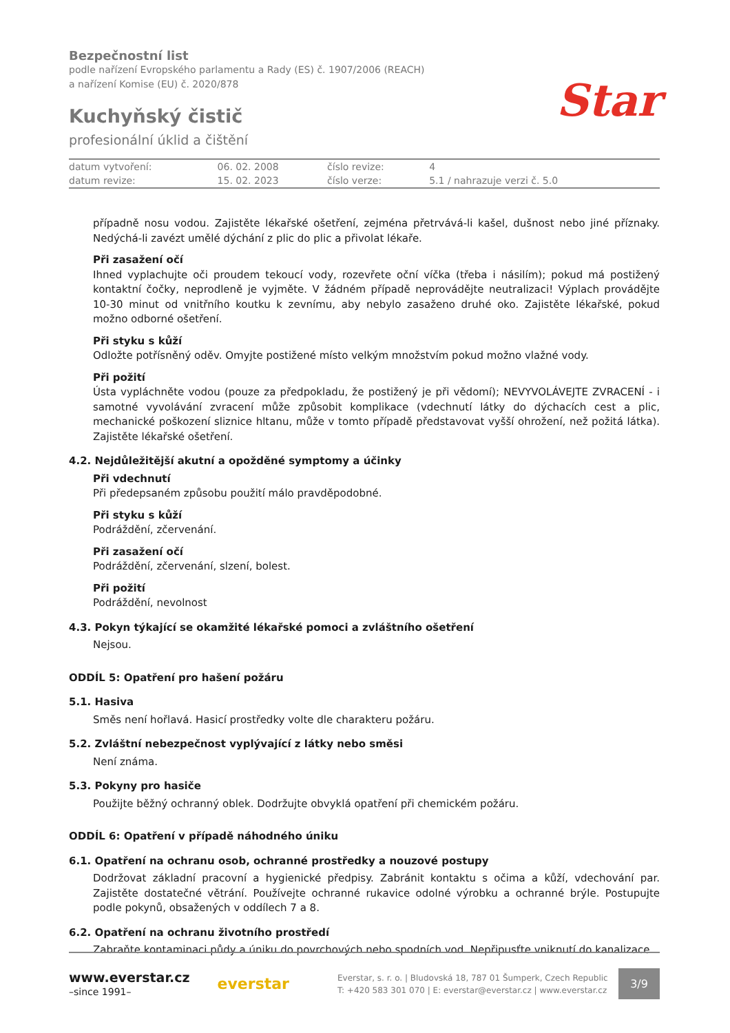Star
Bezpečnostní list
podle nařízení Evropského parlamentu a Rady (ES) č. 1907/2006 (REACH)
a nařízení Komise (EU) č. 2020/878
Kuchyňský čistič
profesionální úklid a čištění
| datum vytvoření: | 06. 02. 2008 | číslo revize: | 4 |
| datum revize: | 15. 02. 2023 | číslo verze: | 5.1 / nahrazuje verzi č. 5.0 |
případně nosu vodou. Zajistěte lékařské ošetření, zejména přetrvává-li kašel, dušnost nebo jiné příznaky. Nedýchá-li zavézt umělé dýchání z plic do plic a přivolat lékaře.
Při zasažení očí
Ihned vyplachujte oči proudem tekoucí vody, rozevřete oční víčka (třeba i násilím); pokud má postižený kontaktní čočky, neprodleně je vyjměte. V žádném případě neprovádějte neutralizaci! Výplach provádějte 10-30 minut od vnitřního koutku k zevnímu, aby nebylo zasaženo druhé oko. Zajistěte lékařské, pokud možno odborné ošetření.
Při styku s kůží
Odložte potřísněný oděv. Omyjte postižené místo velkým množstvím pokud možno vlažné vody.
Při požití
Ústa vypláchněte vodou (pouze za předpokladu, že postižený je při vědomí); NEVYVOLÁVEJTE ZVRACENÍ - i samotné vyvolávání zvracení může způsobit komplikace (vdechnutí látky do dýchacích cest a plic, mechanické poškození sliznice hltanu, může v tomto případě představovat vyšší ohrožení, než požitá látka). Zajistěte lékařské ošetření.
4.2. Nejdůležitější akutní a opožděné symptomy a účinky
Při vdechnutí
Při předepsaném způsobu použití málo pravděpodobné.
Při styku s kůží
Podráždění, zčervenání.
Při zasažení očí
Podráždění, zčervenání, slzení, bolest.
Při požití
Podráždění, nevolnost
4.3. Pokyn týkající se okamžité lékařské pomoci a zvláštního ošetření
Nejsou.
ODDÍL 5: Opatření pro hašení požáru
5.1. Hasiva
Směs není hořlavá. Hasicí prostředky volte dle charakteru požáru.
5.2. Zvláštní nebezpečnost vyplývající z látky nebo směsi
Není známa.
5.3. Pokyny pro hasiče
Použijte běžný ochranný oblek. Dodržujte obvyklá opatření při chemickém požáru.
ODDÍL 6: Opatření v případě náhodného úniku
6.1. Opatření na ochranu osob, ochranné prostředky a nouzové postupy
Dodržovat základní pracovní a hygienické předpisy. Zabránit kontaktu s očima a kůží, vdechování par. Zajistěte dostatečné větrání. Používejte ochranné rukavice odolné výrobku a ochranné brýle. Postupujte podle pokynů, obsažených v oddílech 7 a 8.
6.2. Opatření na ochranu životního prostředí
Zabraňte kontaminaci půdy a úniku do povrchových nebo spodních vod. Nepřipusťte vniknutí do kanalizace.
www.everstar.cz
–since 1991–
everstar
Everstar, s. r. o. | Bludovská 18, 787 01 Šumperk, Czech Republic
T: +420 583 301 070 | E: everstar@everstar.cz | www.everstar.cz
3/9